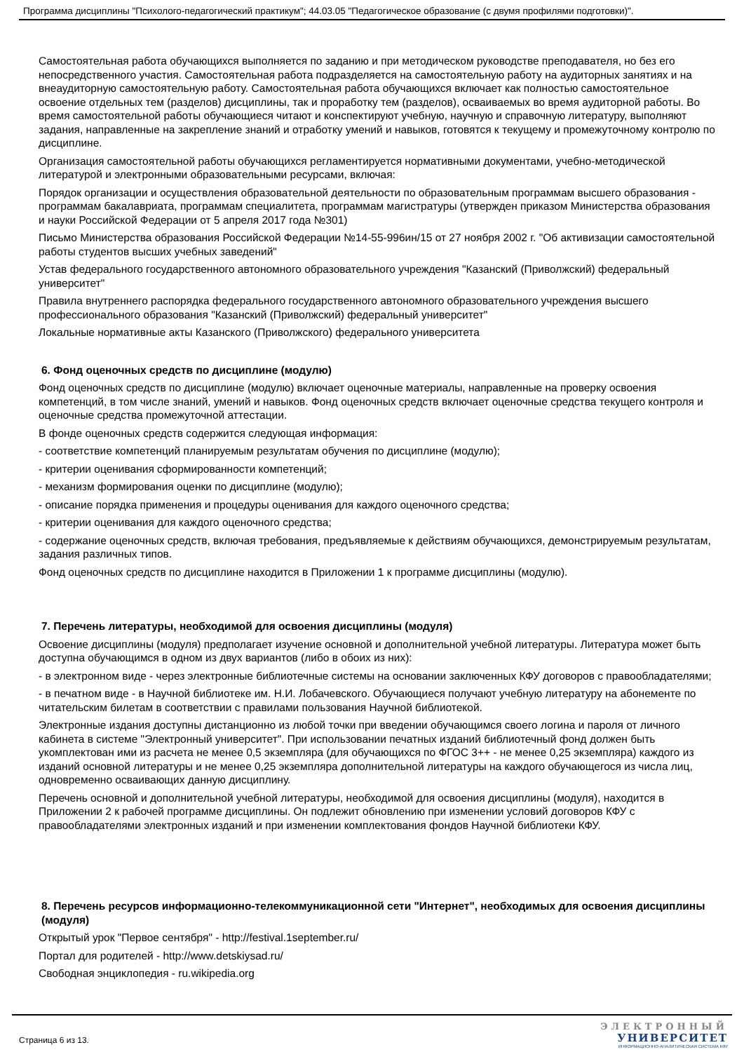Программа дисциплины "Психолого-педагогический практикум"; 44.03.05 "Педагогическое образование (с двумя профилями подготовки)".
Самостоятельная работа обучающихся выполняется по заданию и при методическом руководстве преподавателя, но без его непосредственного участия. Самостоятельная работа подразделяется на самостоятельную работу на аудиторных занятиях и на внеаудиторную самостоятельную работу. Самостоятельная работа обучающихся включает как полностью самостоятельное освоение отдельных тем (разделов) дисциплины, так и проработку тем (разделов), осваиваемых во время аудиторной работы. Во время самостоятельной работы обучающиеся читают и конспектируют учебную, научную и справочную литературу, выполняют задания, направленные на закрепление знаний и отработку умений и навыков, готовятся к текущему и промежуточному контролю по дисциплине.
Организация самостоятельной работы обучающихся регламентируется нормативными документами, учебно-методической литературой и электронными образовательными ресурсами, включая:
Порядок организации и осуществления образовательной деятельности по образовательным программам высшего образования - программам бакалавриата, программам специалитета, программам магистратуры (утвержден приказом Министерства образования и науки Российской Федерации от 5 апреля 2017 года №301)
Письмо Министерства образования Российской Федерации №14-55-996ин/15 от 27 ноября 2002 г. "Об активизации самостоятельной работы студентов высших учебных заведений"
Устав федерального государственного автономного образовательного учреждения "Казанский (Приволжский) федеральный университет"
Правила внутреннего распорядка федерального государственного автономного образовательного учреждения высшего профессионального образования "Казанский (Приволжский) федеральный университет"
Локальные нормативные акты Казанского (Приволжского) федерального университета
6. Фонд оценочных средств по дисциплине (модулю)
Фонд оценочных средств по дисциплине (модулю) включает оценочные материалы, направленные на проверку освоения компетенций, в том числе знаний, умений и навыков. Фонд оценочных средств включает оценочные средства текущего контроля и оценочные средства промежуточной аттестации.
В фонде оценочных средств содержится следующая информация:
- соответствие компетенций планируемым результатам обучения по дисциплине (модулю);
- критерии оценивания сформированности компетенций;
- механизм формирования оценки по дисциплине (модулю);
- описание порядка применения и процедуры оценивания для каждого оценочного средства;
- критерии оценивания для каждого оценочного средства;
- содержание оценочных средств, включая требования, предъявляемые к действиям обучающихся, демонстрируемым результатам, задания различных типов.
Фонд оценочных средств по дисциплине находится в Приложении 1 к программе дисциплины (модулю).
7. Перечень литературы, необходимой для освоения дисциплины (модуля)
Освоение дисциплины (модуля) предполагает изучение основной и дополнительной учебной литературы. Литература может быть доступна обучающимся в одном из двух вариантов (либо в обоих из них):
- в электронном виде - через электронные библиотечные системы на основании заключенных КФУ договоров с правообладателями;
- в печатном виде - в Научной библиотеке им. Н.И. Лобачевского. Обучающиеся получают учебную литературу на абонементе по читательским билетам в соответствии с правилами пользования Научной библиотекой.
Электронные издания доступны дистанционно из любой точки при введении обучающимся своего логина и пароля от личного кабинета в системе "Электронный университет". При использовании печатных изданий библиотечный фонд должен быть укомплектован ими из расчета не менее 0,5 экземпляра (для обучающихся по ФГОС 3++ - не менее 0,25 экземпляра) каждого из изданий основной литературы и не менее 0,25 экземпляра дополнительной литературы на каждого обучающегося из числа лиц, одновременно осваивающих данную дисциплину.
Перечень основной и дополнительной учебной литературы, необходимой для освоения дисциплины (модуля), находится в Приложении 2 к рабочей программе дисциплины. Он подлежит обновлению при изменении условий договоров КФУ с правообладателями электронных изданий и при изменении комплектования фондов Научной библиотеки КФУ.
8. Перечень ресурсов информационно-телекоммуникационной сети "Интернет", необходимых для освоения дисциплины (модуля)
Открытый урок "Первое сентября" - http://festival.1september.ru/
Портал для родителей - http://www.detskiysad.ru/
Свободная энциклопедия - ru.wikipedia.org
Страница 6 из 13.
ЭЛЕКТРОННЫЙ
УНИВЕРСИТЕТ
ИНФОРМАЦИОННО-АНАЛИТИЧЕСКАЯ СИСТЕМА КФУ